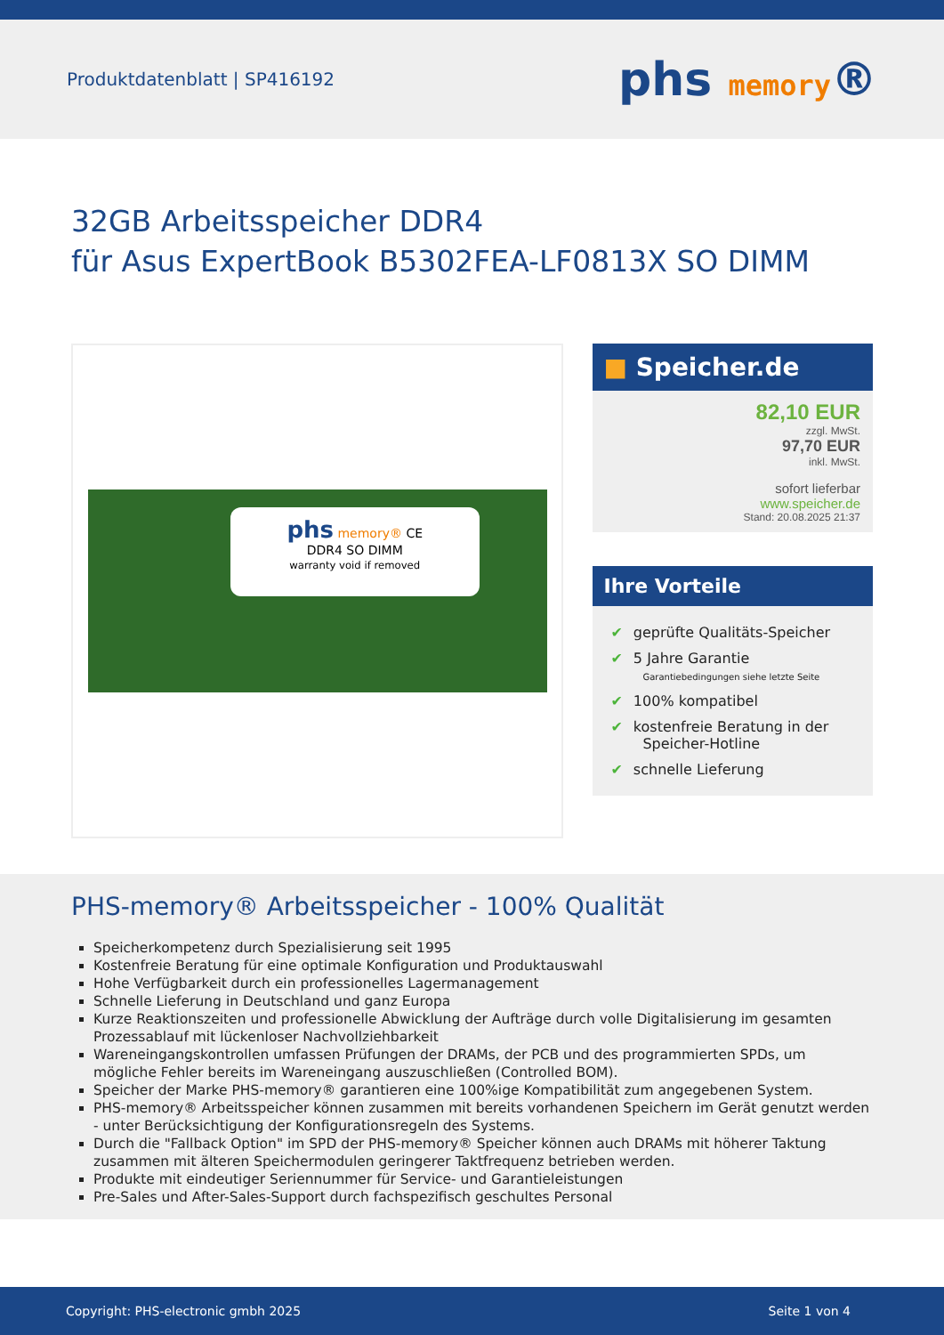Produktdatenblatt | SP416192
phs memory®
32GB Arbeitsspeicher DDR4
für Asus ExpertBook B5302FEA-LF0813X SO DIMM
phs memory® CE
DDR4 SO DIMM
warranty void if removed
■ Speicher.de
82,10 EUR
zzgl. MwSt.
97,70 EUR
inkl. MwSt.
sofort lieferbar
www.speicher.de
Stand: 20.08.2025 21:37
Ihre Vorteile
✔ geprüfte Qualitäts-Speicher
✔ 5 Jahre Garantie
Garantiebedingungen siehe letzte Seite
✔ 100% kompatibel
✔ kostenfreie Beratung in der
Speicher-Hotline
✔ schnelle Lieferung
PHS-memory® Arbeitsspeicher - 100% Qualität
Speicherkompetenz durch Spezialisierung seit 1995
Kostenfreie Beratung für eine optimale Konfiguration und Produktauswahl
Hohe Verfügbarkeit durch ein professionelles Lagermanagement
Schnelle Lieferung in Deutschland und ganz Europa
Kurze Reaktionszeiten und professionelle Abwicklung der Aufträge durch volle Digitalisierung im gesamten Prozessablauf mit lückenloser Nachvollziehbarkeit
Wareneingangskontrollen umfassen Prüfungen der DRAMs, der PCB und des programmierten SPDs, um mögliche Fehler bereits im Wareneingang auszuschließen (Controlled BOM).
Speicher der Marke PHS-memory® garantieren eine 100%ige Kompatibilität zum angegebenen System.
PHS-memory® Arbeitsspeicher können zusammen mit bereits vorhandenen Speichern im Gerät genutzt werden - unter Berücksichtigung der Konfigurationsregeln des Systems.
Durch die "Fallback Option" im SPD der PHS-memory® Speicher können auch DRAMs mit höherer Taktung zusammen mit älteren Speichermodulen geringerer Taktfrequenz betrieben werden.
Produkte mit eindeutiger Seriennummer für Service- und Garantieleistungen
Pre-Sales und After-Sales-Support durch fachspezifisch geschultes Personal
Copyright: PHS-electronic gmbh 2025 Seite 1 von 4